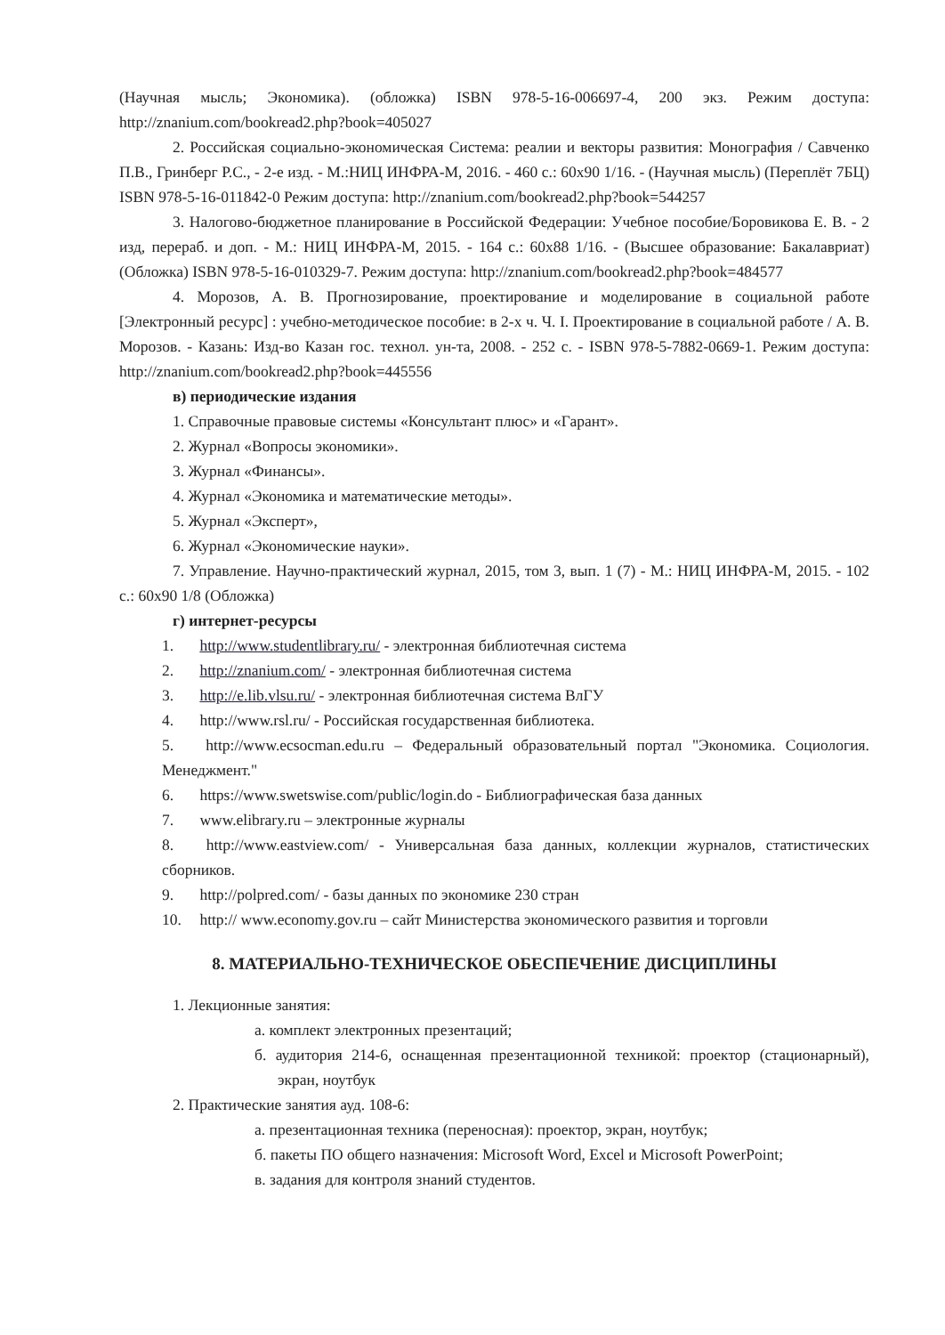(Научная мысль; Экономика). (обложка) ISBN 978-5-16-006697-4, 200 экз. Режим доступа: http://znanium.com/bookread2.php?book=405027
2. Российская социально-экономическая Система: реалии и векторы развития: Монография / Савченко П.В., Гринберг Р.С., - 2-е изд. - М.:НИЦ ИНФРА-М, 2016. - 460 с.: 60x90 1/16. - (Научная мысль) (Переплёт 7БЦ) ISBN 978-5-16-011842-0 Режим доступа: http://znanium.com/bookread2.php?book=544257
3. Налогово-бюджетное планирование в Российской Федерации: Учебное пособие/Боровикова Е. В. - 2 изд, перераб. и доп. - М.: НИЦ ИНФРА-М, 2015. - 164 с.: 60x88 1/16. - (Высшее образование: Бакалавриат) (Обложка) ISBN 978-5-16-010329-7. Режим доступа: http://znanium.com/bookread2.php?book=484577
4. Морозов, А. В. Прогнозирование, проектирование и моделирование в социальной работе [Электронный ресурс] : учебно-методическое пособие: в 2-х ч. Ч. I. Проектирование в социальной работе / А. В. Морозов. - Казань: Изд-во Казан гос. технол. ун-та, 2008. - 252 с. - ISBN 978-5-7882-0669-1. Режим доступа: http://znanium.com/bookread2.php?book=445556
в) периодические издания
1. Справочные правовые системы «Консультант плюс» и «Гарант».
2. Журнал «Вопросы экономики».
3. Журнал «Финансы».
4. Журнал «Экономика и математические методы».
5. Журнал «Эксперт»,
6. Журнал «Экономические науки».
7. Управление. Научно-практический журнал, 2015, том 3, вып. 1 (7) - М.: НИЦ ИНФРА-М, 2015. - 102 с.: 60x90 1/8 (Обложка)
г) интернет-ресурсы
1. http://www.studentlibrary.ru/ - электронная библиотечная система
2. http://znanium.com/ - электронная библиотечная система
3. http://e.lib.vlsu.ru/ - электронная библиотечная система ВлГУ
4. http://www.rsl.ru/ - Российская государственная библиотека.
5. http://www.ecsocman.edu.ru – Федеральный образовательный портал "Экономика. Социология. Менеджмент."
6. https://www.swetswise.com/public/login.do - Библиографическая база данных
7. www.elibrary.ru – электронные журналы
8. http://www.eastview.com/ - Универсальная база данных, коллекции журналов, статистических сборников.
9. http://polpred.com/ - базы данных по экономике 230 стран
10. http:// www.economy.gov.ru – сайт Министерства экономического развития и торговли
8. МАТЕРИАЛЬНО-ТЕХНИЧЕСКОЕ ОБЕСПЕЧЕНИЕ ДИСЦИПЛИНЫ
1. Лекционные занятия:
а. комплект электронных презентаций;
б. аудитория 214-6, оснащенная презентационной техникой: проектор (стационарный), экран, ноутбук
2. Практические занятия ауд. 108-6:
а. презентационная техника (переносная): проектор, экран, ноутбук;
б. пакеты ПО общего назначения: Microsoft Word, Excel и Microsoft PowerPoint;
в. задания для контроля знаний студентов.